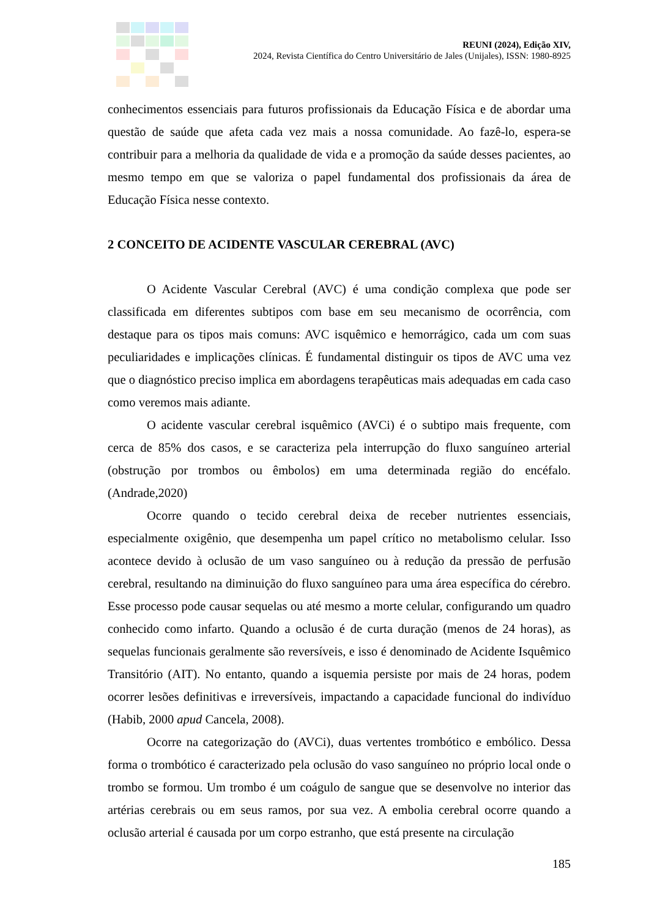REUNI (2024), Edição XIV,
2024, Revista Científica do Centro Universitário de Jales (Unijales), ISSN: 1980-8925
conhecimentos essenciais para futuros profissionais da Educação Física e de abordar uma questão de saúde que afeta cada vez mais a nossa comunidade. Ao fazê-lo, espera-se contribuir para a melhoria da qualidade de vida e a promoção da saúde desses pacientes, ao mesmo tempo em que se valoriza o papel fundamental dos profissionais da área de Educação Física nesse contexto.
2 CONCEITO DE ACIDENTE VASCULAR CEREBRAL (AVC)
O Acidente Vascular Cerebral (AVC) é uma condição complexa que pode ser classificada em diferentes subtipos com base em seu mecanismo de ocorrência, com destaque para os tipos mais comuns: AVC isquêmico e hemorrágico, cada um com suas peculiaridades e implicações clínicas. É fundamental distinguir os tipos de AVC uma vez que o diagnóstico preciso implica em abordagens terapêuticas mais adequadas em cada caso como veremos mais adiante.
O acidente vascular cerebral isquêmico (AVCi) é o subtipo mais frequente, com cerca de 85% dos casos, e se caracteriza pela interrupção do fluxo sanguíneo arterial (obstrução por trombos ou êmbolos) em uma determinada região do encéfalo. (Andrade,2020)
Ocorre quando o tecido cerebral deixa de receber nutrientes essenciais, especialmente oxigênio, que desempenha um papel crítico no metabolismo celular. Isso acontece devido à oclusão de um vaso sanguíneo ou à redução da pressão de perfusão cerebral, resultando na diminuição do fluxo sanguíneo para uma área específica do cérebro. Esse processo pode causar sequelas ou até mesmo a morte celular, configurando um quadro conhecido como infarto. Quando a oclusão é de curta duração (menos de 24 horas), as sequelas funcionais geralmente são reversíveis, e isso é denominado de Acidente Isquêmico Transitório (AIT). No entanto, quando a isquemia persiste por mais de 24 horas, podem ocorrer lesões definitivas e irreversíveis, impactando a capacidade funcional do indivíduo (Habib, 2000 apud Cancela, 2008).
Ocorre na categorização do (AVCi), duas vertentes trombótico e embólico. Dessa forma o trombótico é caracterizado pela oclusão do vaso sanguíneo no próprio local onde o trombo se formou. Um trombo é um coágulo de sangue que se desenvolve no interior das artérias cerebrais ou em seus ramos, por sua vez. A embolia cerebral ocorre quando a oclusão arterial é causada por um corpo estranho, que está presente na circulação
185